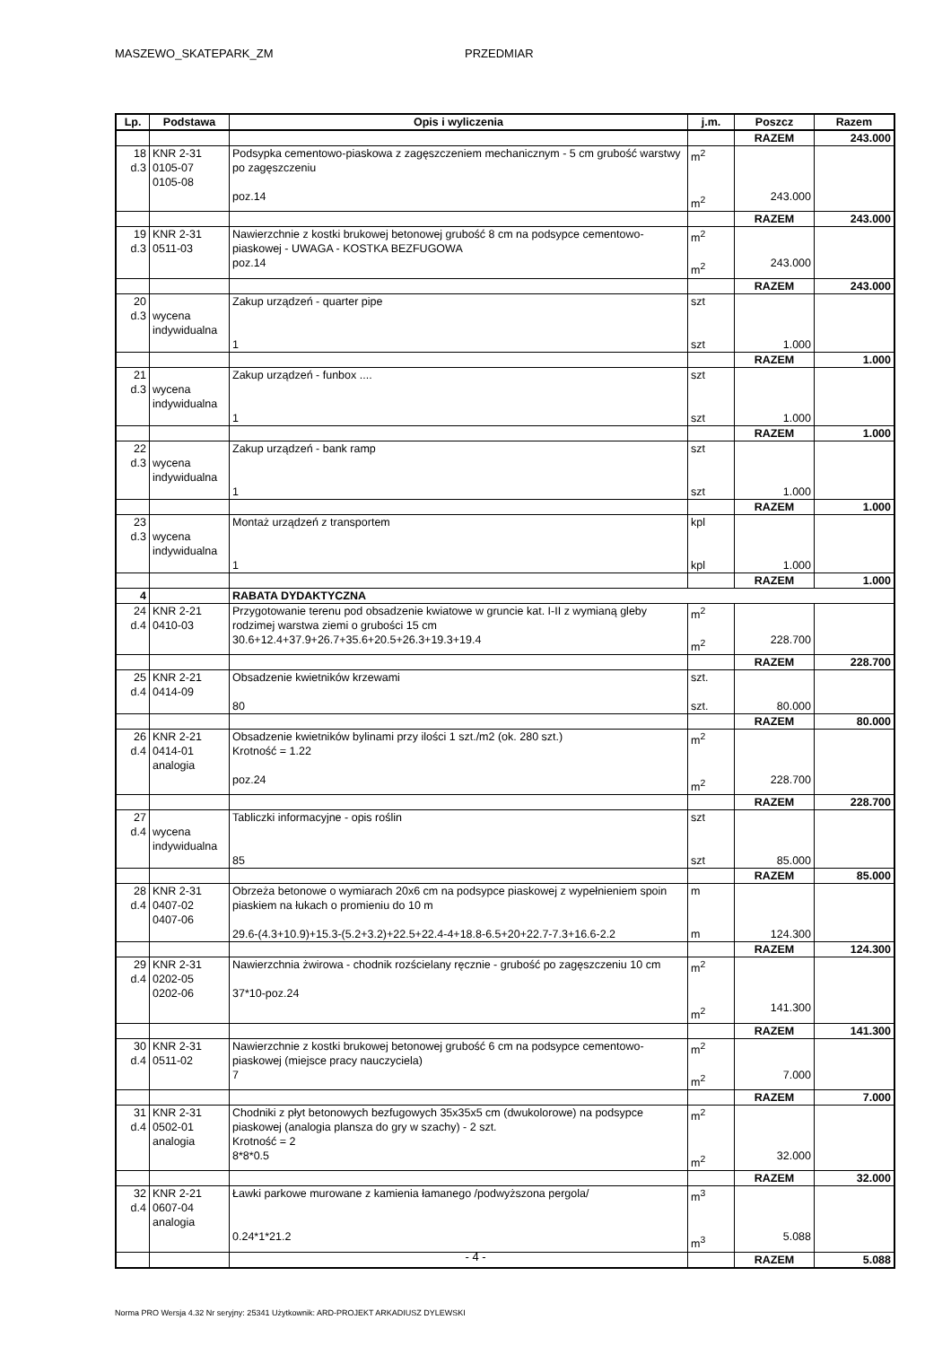MASZEWO_SKATEPARK_ZM PRZEDMIAR
| Lp. | Podstawa | Opis i wyliczenia | j.m. | Poszcz | Razem |
| --- | --- | --- | --- | --- | --- |
| | | | | RAZEM | 243.000 |
| 18 d.3 | KNR 2-31 0105-07 0105-08 | Podsypka cementowo-piaskowa z zagęszczeniem mechanicznym - 5 cm grubość warstwy po zagęszczeniu poz.14 | m<sup>2</sup> m<sup>2</sup> | 243.000 | |
| | | | | RAZEM | 243.000 |
| 19 d.3 | KNR 2-31 0511-03 | Nawierzchnie z kostki brukowej betonowej grubość 8 cm na podsypce cementowo-piaskowej - UWAGA - KOSTKA BEZFUGOWA poz.14 | m<sup>2</sup> m<sup>2</sup> | 243.000 | |
| | | | | RAZEM | 243.000 |
| 20 d.3 | wycena indywidualna | Zakup urządzeń - quarter pipe 1 | szt szt | 1.000 | |
| | | | | RAZEM | 1.000 |
| 21 d.3 | wycena indywidualna | Zakup urządzeń - funbox .... 1 | szt szt | 1.000 | |
| | | | | RAZEM | 1.000 |
| 22 d.3 | wycena indywidualna | Zakup urządzeń - bank ramp 1 | szt szt | 1.000 | |
| | | | | RAZEM | 1.000 |
| 23 d.3 | wycena indywidualna | Montaż urządzeń z transportem 1 | kpl kpl | 1.000 | |
| | | | | RAZEM | 1.000 |
| 4 | | RABATA DYDAKTYCZNA | | | |
| 24 d.4 | KNR 2-21 0410-03 | Przygotowanie terenu pod obsadzenie kwiatowe w gruncie kat. I-II z wymianą gleby rodzimej warstwa ziemi o grubości 15 cm 30.6+12.4+37.9+26.7+35.6+20.5+26.3+19.3+19.4 | m<sup>2</sup> m<sup>2</sup> | 228.700 | |
| | | | | RAZEM | 228.700 |
| 25 d.4 | KNR 2-21 0414-09 | Obsadzenie kwietników krzewami 80 | szt. szt. | 80.000 | |
| | | | | RAZEM | 80.000 |
| 26 d.4 | KNR 2-21 0414-01 analogia | Obsadzenie kwietników bylinami przy ilości 1 szt./m2 (ok. 280 szt.) Krotność = 1.22 poz.24 | m<sup>2</sup> m<sup>2</sup> | 228.700 | |
| | | | | RAZEM | 228.700 |
| 27 d.4 | wycena indywidualna | Tabliczki informacyjne - opis roślin 85 | szt szt | 85.000 | |
| | | | | RAZEM | 85.000 |
| 28 d.4 | KNR 2-31 0407-02 0407-06 | Obrzeża betonowe o wymiarach 20x6 cm na podsypce piaskowej z wypełnieniem spoin piaskiem na łukach o promieniu do 10 m 29.6-(4.3+10.9)+15.3-(5.2+3.2)+22.5+22.4-4+18.8-6.5+20+22.7-7.3+16.6-2.2 | m m | 124.300 | |
| | | | | RAZEM | 124.300 |
| 29 d.4 | KNR 2-31 0202-05 0202-06 | Nawierzchnia żwirowa - chodnik rozścielany ręcznie - grubość po zagęszczeniu 10 cm 37*10-poz.24 | m<sup>2</sup> m<sup>2</sup> | 141.300 | |
| | | | | RAZEM | 141.300 |
| 30 d.4 | KNR 2-31 0511-02 | Nawierzchnie z kostki brukowej betonowej grubość 6 cm na podsypce cementowo-piaskowej (miejsce pracy nauczyciela) 7 | m<sup>2</sup> m<sup>2</sup> | 7.000 | |
| | | | | RAZEM | 7.000 |
| 31 d.4 | KNR 2-31 0502-01 analogia | Chodniki z płyt betonowych bezfugowych 35x35x5 cm (dwukolorowe) na podsypce piaskowej (analogia plansza do gry w szachy) - 2 szt. Krotność = 2 8*8*0.5 | m<sup>2</sup> m<sup>2</sup> | 32.000 | |
| | | | | RAZEM | 32.000 |
| 32 d.4 | KNR 2-21 0607-04 analogia | Ławki parkowe murowane z kamienia łamanego /podwyższona pergola/ 0.24*1*21.2 | m<sup>3</sup> m<sup>3</sup> | 5.088 | |
| | | | | RAZEM | 5.088 |
- 4 -
Norma PRO Wersja 4.32 Nr seryjny: 25341 Użytkownik: ARD-PROJEKT ARKADIUSZ DYLEWSKI